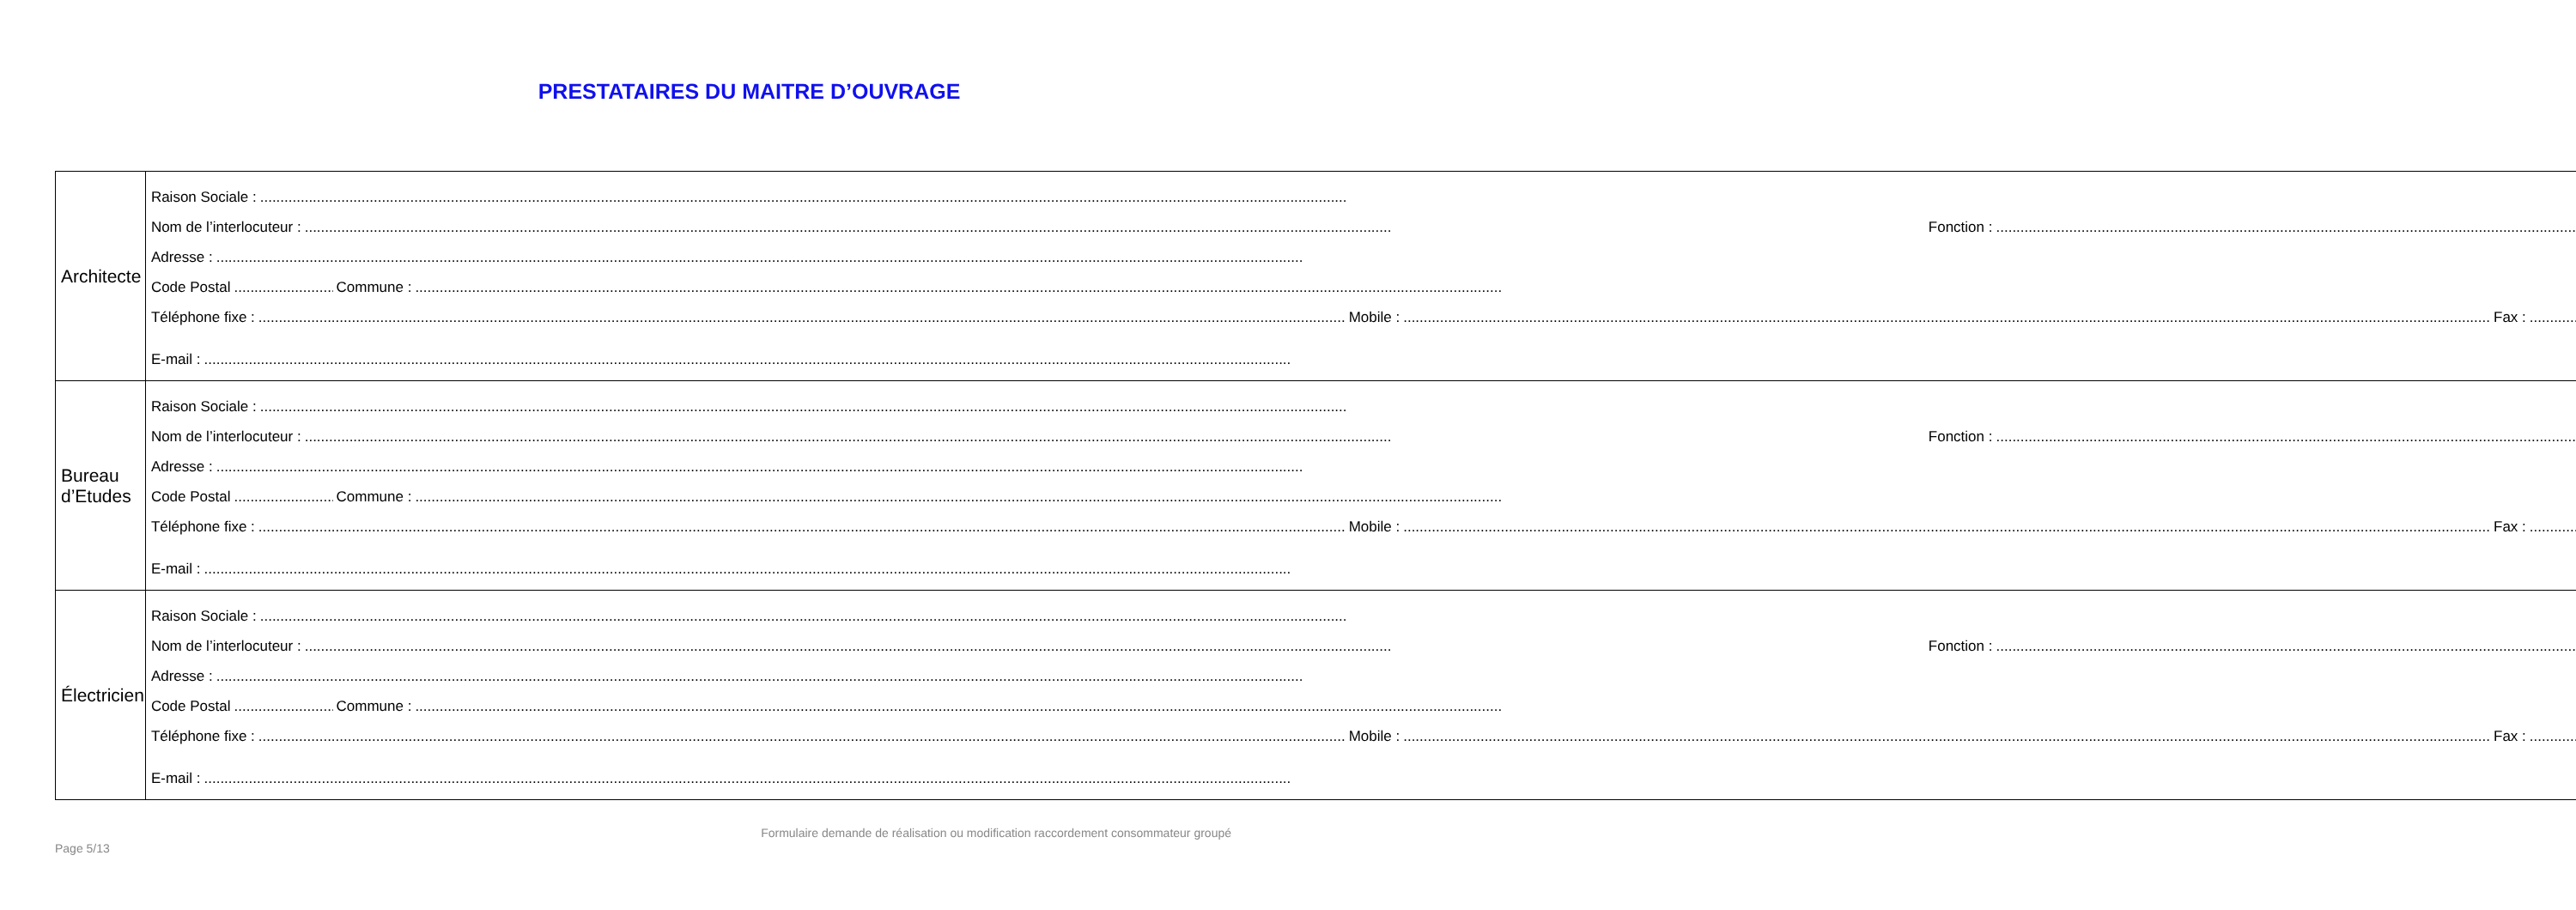PRESTATAIRES DU MAITRE D’OUVRAGE
| Architecte | Raison Sociale : Nom de l’interlocuteur : Fonction : Adresse : Code Postal Commune : Téléphone fixe : Mobile : Fax : E-mail : |
| Bureau d’Etudes | Raison Sociale : Nom de l’interlocuteur : Fonction : Adresse : Code Postal Commune : Téléphone fixe : Mobile : Fax : E-mail : |
| Électricien | Raison Sociale : Nom de l’interlocuteur : Fonction : Adresse : Code Postal Commune : Téléphone fixe : Mobile : Fax : E-mail : |
Page 5/13 Formulaire demande de réalisation ou modification raccordement consommateur groupé